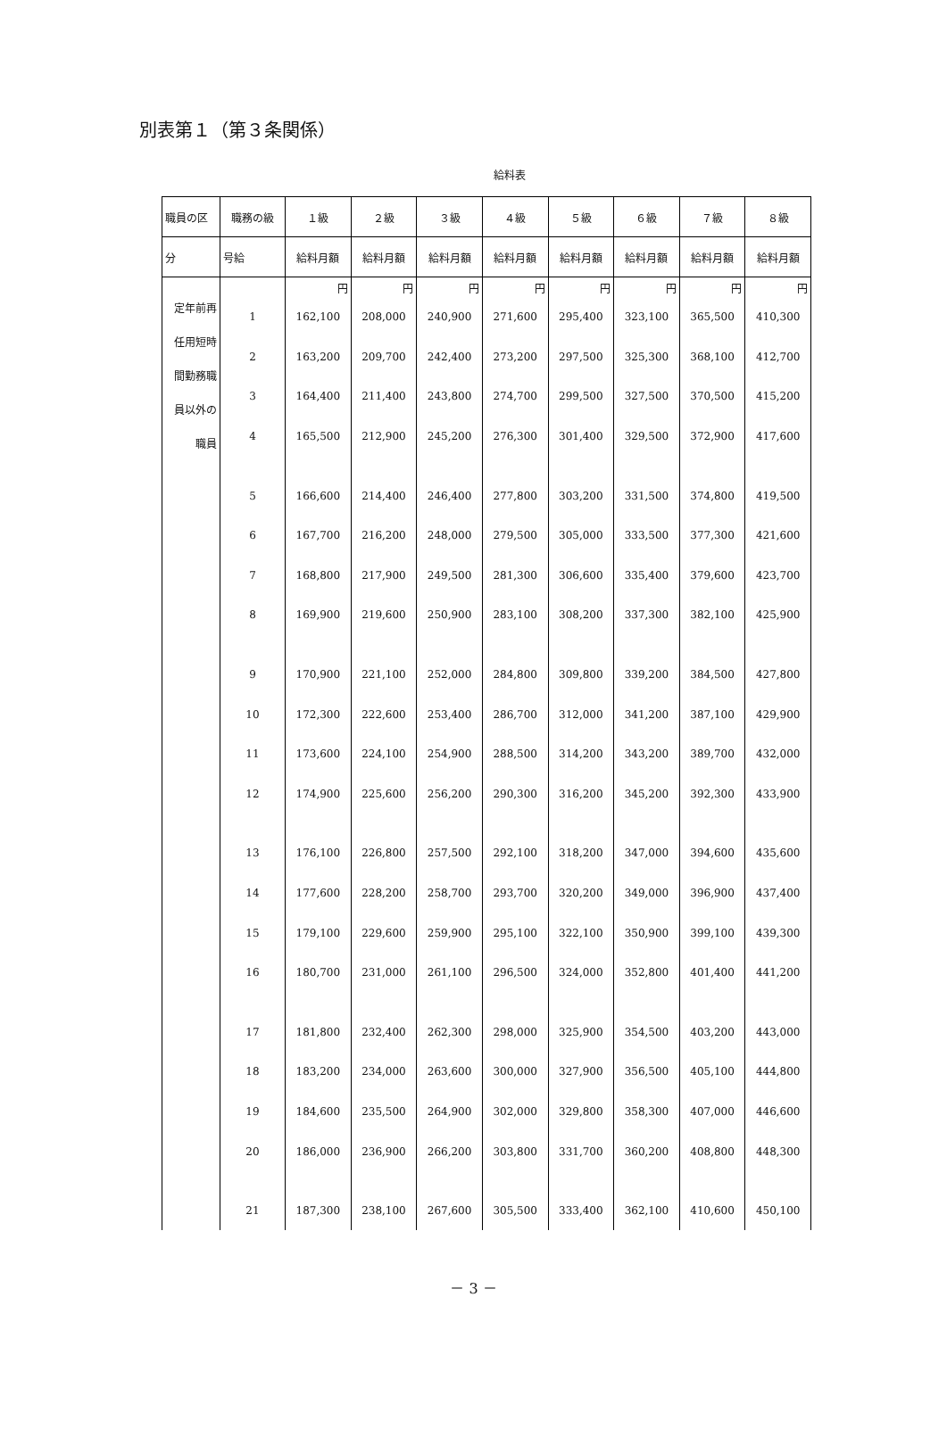別表第１（第３条関係）
給料表
| 職員の区 | 職務の級 | １級 | ２級 | ３級 | ４級 | ５級 | ６級 | ７級 | ８級 |
| --- | --- | --- | --- | --- | --- | --- | --- | --- | --- |
| 分 | 号給 | 給料月額 | 給料月額 | 給料月額 | 給料月額 | 給料月額 | 給料月額 | 給料月額 | 給料月額 |
| 定年前再任用短時間勤務職員以外の職員 | | 円 | 円 | 円 | 円 | 円 | 円 | 円 | 円 |
| | 1 | 162,100 | 208,000 | 240,900 | 271,600 | 295,400 | 323,100 | 365,500 | 410,300 |
| | 2 | 163,200 | 209,700 | 242,400 | 273,200 | 297,500 | 325,300 | 368,100 | 412,700 |
| | 3 | 164,400 | 211,400 | 243,800 | 274,700 | 299,500 | 327,500 | 370,500 | 415,200 |
| | 4 | 165,500 | 212,900 | 245,200 | 276,300 | 301,400 | 329,500 | 372,900 | 417,600 |
| | 5 | 166,600 | 214,400 | 246,400 | 277,800 | 303,200 | 331,500 | 374,800 | 419,500 |
| | 6 | 167,700 | 216,200 | 248,000 | 279,500 | 305,000 | 333,500 | 377,300 | 421,600 |
| | 7 | 168,800 | 217,900 | 249,500 | 281,300 | 306,600 | 335,400 | 379,600 | 423,700 |
| | 8 | 169,900 | 219,600 | 250,900 | 283,100 | 308,200 | 337,300 | 382,100 | 425,900 |
| | 9 | 170,900 | 221,100 | 252,000 | 284,800 | 309,800 | 339,200 | 384,500 | 427,800 |
| | 10 | 172,300 | 222,600 | 253,400 | 286,700 | 312,000 | 341,200 | 387,100 | 429,900 |
| | 11 | 173,600 | 224,100 | 254,900 | 288,500 | 314,200 | 343,200 | 389,700 | 432,000 |
| | 12 | 174,900 | 225,600 | 256,200 | 290,300 | 316,200 | 345,200 | 392,300 | 433,900 |
| | 13 | 176,100 | 226,800 | 257,500 | 292,100 | 318,200 | 347,000 | 394,600 | 435,600 |
| | 14 | 177,600 | 228,200 | 258,700 | 293,700 | 320,200 | 349,000 | 396,900 | 437,400 |
| | 15 | 179,100 | 229,600 | 259,900 | 295,100 | 322,100 | 350,900 | 399,100 | 439,300 |
| | 16 | 180,700 | 231,000 | 261,100 | 296,500 | 324,000 | 352,800 | 401,400 | 441,200 |
| | 17 | 181,800 | 232,400 | 262,300 | 298,000 | 325,900 | 354,500 | 403,200 | 443,000 |
| | 18 | 183,200 | 234,000 | 263,600 | 300,000 | 327,900 | 356,500 | 405,100 | 444,800 |
| | 19 | 184,600 | 235,500 | 264,900 | 302,000 | 329,800 | 358,300 | 407,000 | 446,600 |
| | 20 | 186,000 | 236,900 | 266,200 | 303,800 | 331,700 | 360,200 | 408,800 | 448,300 |
| | 21 | 187,300 | 238,100 | 267,600 | 305,500 | 333,400 | 362,100 | 410,600 | 450,100 |
－ 3 －